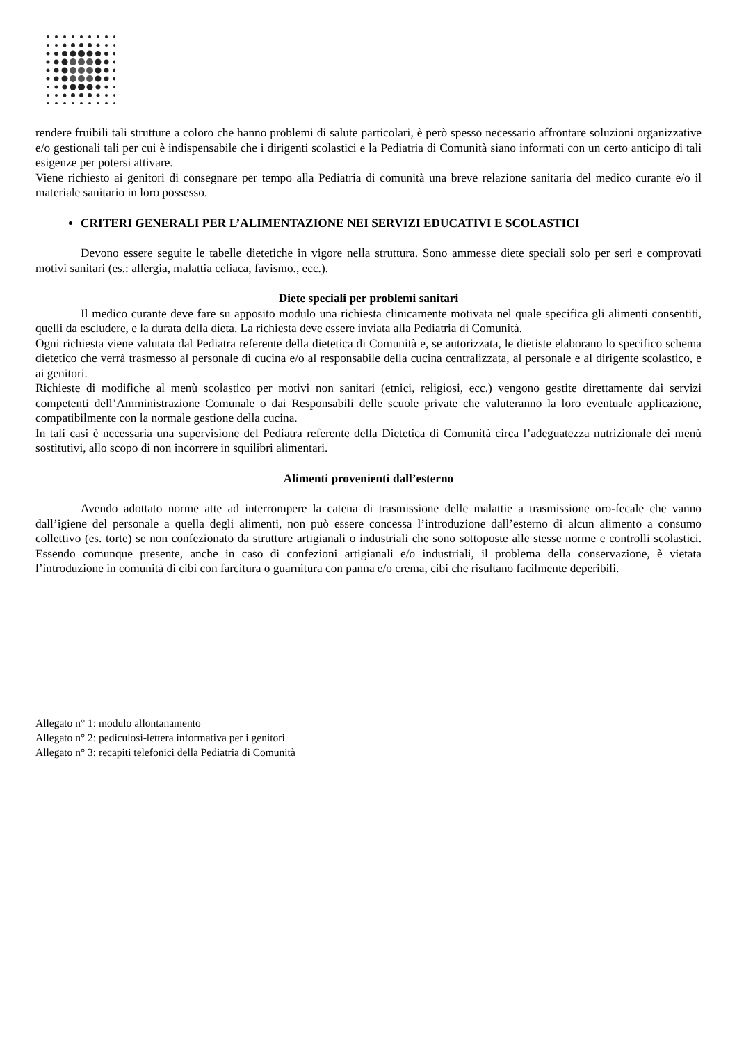rendere fruibili tali strutture a coloro che hanno problemi di salute particolari, è però spesso necessario affrontare soluzioni organizzative e/o gestionali tali per cui è indispensabile che i dirigenti scolastici e la Pediatria di Comunità siano informati con un certo anticipo di tali esigenze per potersi attivare.
Viene richiesto ai genitori di consegnare per tempo alla Pediatria di comunità una breve relazione sanitaria del medico curante e/o il materiale sanitario in loro possesso.
CRITERI GENERALI PER L’ALIMENTAZIONE NEI SERVIZI EDUCATIVI E SCOLASTICI
Devono essere seguite le tabelle dietetiche in vigore nella struttura. Sono ammesse diete speciali solo per seri e comprovati motivi sanitari (es.: allergia, malattia celiaca, favismo., ecc.).
Diete speciali per problemi sanitari
Il medico curante deve fare su apposito modulo una richiesta clinicamente motivata nel quale specifica gli alimenti consentiti, quelli da escludere, e la durata della dieta. La richiesta deve essere inviata alla Pediatria di Comunità.
Ogni richiesta viene valutata dal Pediatra referente della dietetica di Comunità e, se autorizzata, le dietiste elaborano lo specifico schema dietetico che verrà trasmesso al personale di cucina e/o al responsabile della cucina centralizzata, al personale e al dirigente scolastico, e ai genitori.
Richieste di modifiche al menù scolastico per motivi non sanitari (etnici, religiosi, ecc.) vengono gestite direttamente dai servizi competenti dell’Amministrazione Comunale o dai Responsabili delle scuole private che valuteranno la loro eventuale applicazione, compatibilmente con la normale gestione della cucina.
In tali casi è necessaria una supervisione del Pediatra referente della Dietetica di Comunità circa l’adeguatezza nutrizionale dei menù sostitutivi, allo scopo di non incorrere in squilibri alimentari.
Alimenti provenienti dall’esterno
Avendo adottato norme atte ad interrompere la catena di trasmissione delle malattie a trasmissione oro-fecale che vanno dall’igiene del personale a quella degli alimenti, non può essere concessa l’introduzione dall’esterno di alcun alimento a consumo collettivo (es. torte) se non confezionato da strutture artigianali o industriali che sono sottoposte alle stesse norme e controlli scolastici. Essendo comunque presente, anche in caso di confezioni artigianali e/o industriali, il problema della conservazione, è vietata l’introduzione in comunità di cibi con farcitura o guarnitura con panna e/o crema, cibi che risultano facilmente deperibili.
Allegato n° 1: modulo allontanamento
Allegato n° 2: pediculosi-lettera informativa per i genitori
Allegato n° 3: recapiti telefonici della Pediatria di Comunità